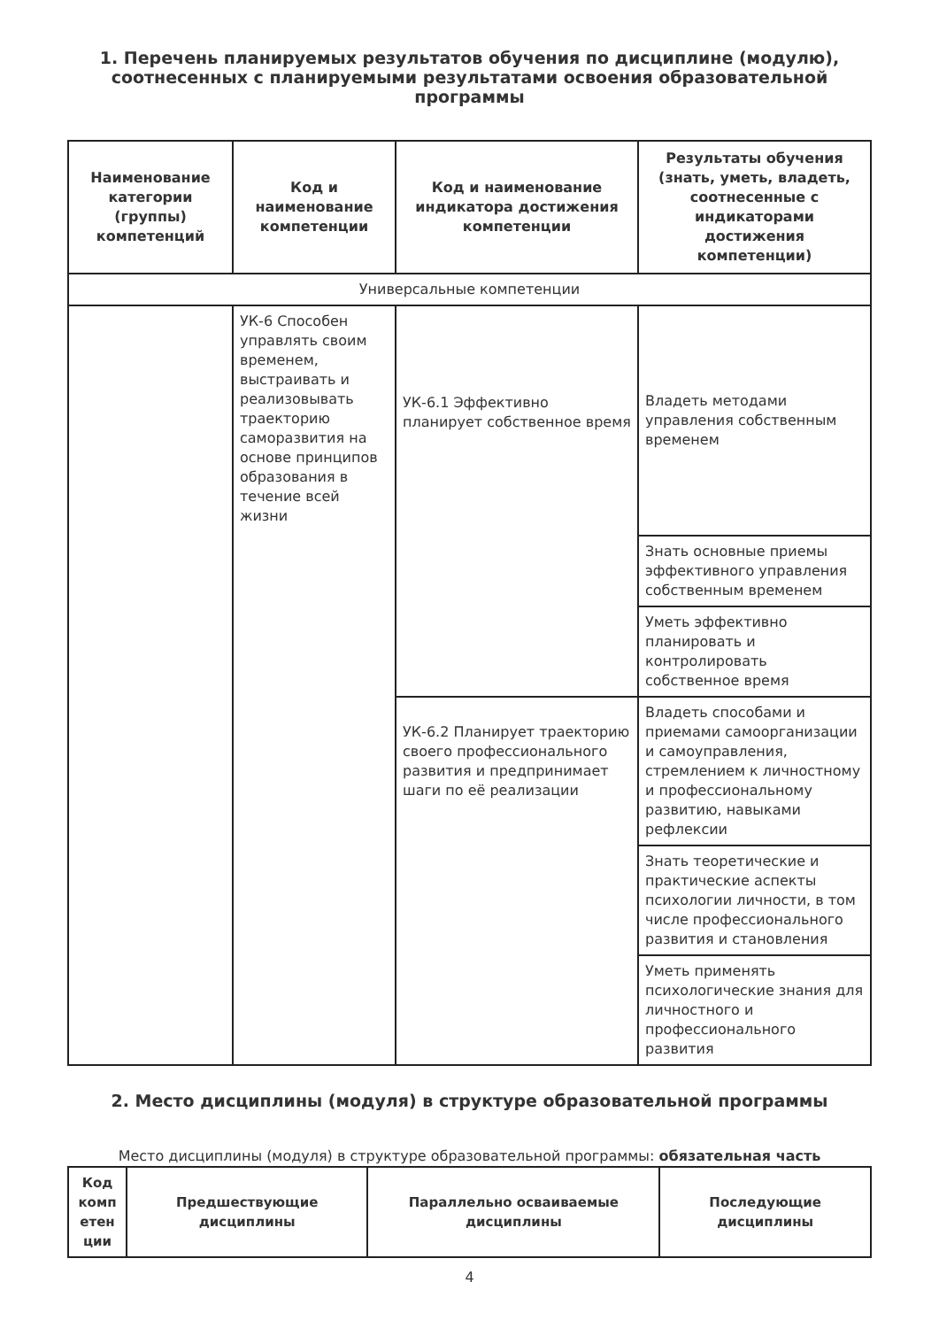1. Перечень планируемых результатов обучения по дисциплине (модулю), соотнесенных с планируемыми результатами освоения образовательной программы
| Наименование категории (группы) компетенций | Код и наименование компетенции | Код и наименование индикатора достижения компетенции | Результаты обучения (знать, уметь, владеть, соотнесенные с индикаторами достижения компетенции) |
| --- | --- | --- | --- |
| Универсальные компетенции | | | |
| | УК-6 Способен управлять своим временем, выстраивать и реализовывать траекторию саморазвития на основе принципов образования в течение всей жизни | УК-6.1 Эффективно планирует собственное время | Владеть методами управления собственным временем |
| | | | Знать основные приемы эффективного управления собственным временем |
| | | | Уметь эффективно планировать и контролировать собственное время |
| | | УК-6.2 Планирует траекторию своего профессионального развития и предпринимает шаги по её реализации | Владеть способами и приемами самоорганизации и самоуправления, стремлением к личностному и профессиональному развитию, навыками рефлексии |
| | | | Знать теоретические и практические аспекты психологии личности, в том числе профессионального развития и становления |
| | | | Уметь применять психологические знания для личностного и профессионального развития |
2. Место дисциплины (модуля) в структуре образовательной программы
Место дисциплины (модуля) в структуре образовательной программы: обязательная часть
| Код комп етен ции | Предшествующие дисциплины | Параллельно осваиваемые дисциплины | Последующие дисциплины |
| --- | --- | --- | --- |
4